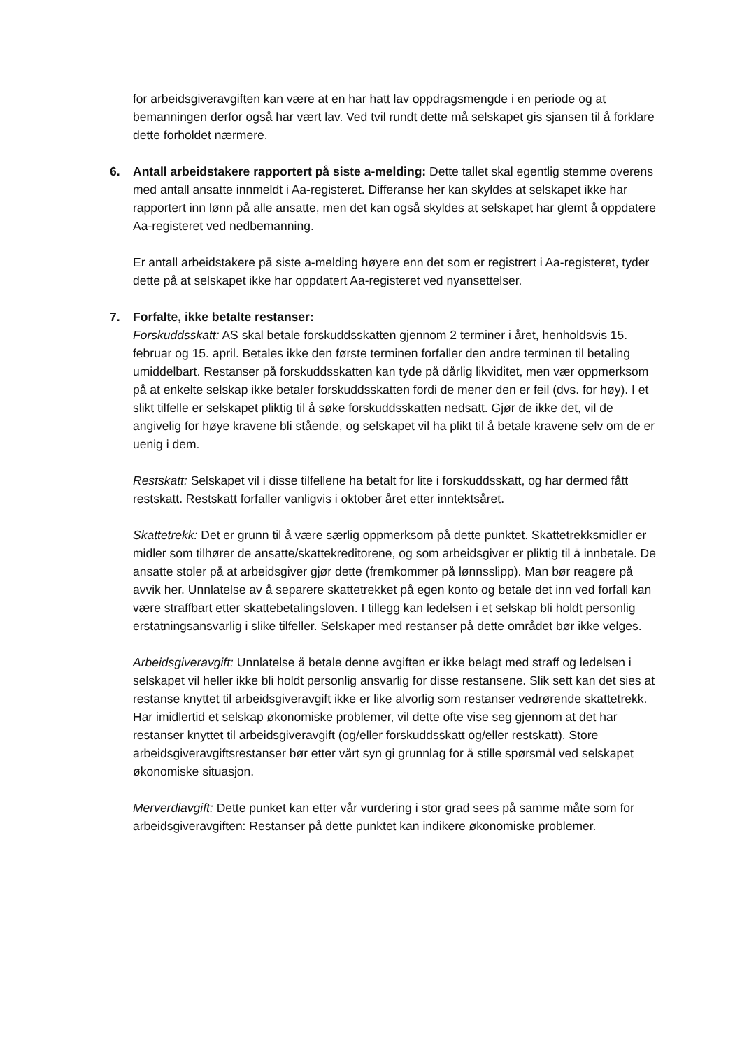for arbeidsgiveravgiften kan være at en har hatt lav oppdragsmengde i en periode og at bemanningen derfor også har vært lav. Ved tvil rundt dette må selskapet gis sjansen til å forklare dette forholdet nærmere.
6.
Antall arbeidstakere rapportert på siste a-melding: Dette tallet skal egentlig stemme overens med antall ansatte innmeldt i Aa-registeret. Differanse her kan skyldes at selskapet ikke har rapportert inn lønn på alle ansatte, men det kan også skyldes at selskapet har glemt å oppdatere Aa-registeret ved nedbemanning.
Er antall arbeidstakere på siste a-melding høyere enn det som er registrert i Aa-registeret, tyder dette på at selskapet ikke har oppdatert Aa-registeret ved nyansettelser.
7.
Forfalte, ikke betalte restanser:
Forskuddsskatt: AS skal betale forskuddsskatten gjennom 2 terminer i året, henholdsvis 15. februar og 15. april. Betales ikke den første terminen forfaller den andre terminen til betaling umiddelbart. Restanser på forskuddsskatten kan tyde på dårlig likviditet, men vær oppmerksom på at enkelte selskap ikke betaler forskuddsskatten fordi de mener den er feil (dvs. for høy). I et slikt tilfelle er selskapet pliktig til å søke forskuddsskatten nedsatt. Gjør de ikke det, vil de angivelig for høye kravene bli stående, og selskapet vil ha plikt til å betale kravene selv om de er uenig i dem.
Restskatt: Selskapet vil i disse tilfellene ha betalt for lite i forskuddsskatt, og har dermed fått restskatt. Restskatt forfaller vanligvis i oktober året etter inntektsåret.
Skattetrekk: Det er grunn til å være særlig oppmerksom på dette punktet. Skattetrekksmidler er midler som tilhører de ansatte/skattekreditorene, og som arbeidsgiver er pliktig til å innbetale. De ansatte stoler på at arbeidsgiver gjør dette (fremkommer på lønnsslipp). Man bør reagere på avvik her. Unnlatelse av å separere skattetrekket på egen konto og betale det inn ved forfall kan være straffbart etter skattebetalingsloven. I tillegg kan ledelsen i et selskap bli holdt personlig erstatningsansvarlig i slike tilfeller. Selskaper med restanser på dette området bør ikke velges.
Arbeidsgiveravgift: Unnlatelse å betale denne avgiften er ikke belagt med straff og ledelsen i selskapet vil heller ikke bli holdt personlig ansvarlig for disse restansene. Slik sett kan det sies at restanse knyttet til arbeidsgiveravgift ikke er like alvorlig som restanser vedrørende skattetrekk. Har imidlertid et selskap økonomiske problemer, vil dette ofte vise seg gjennom at det har restanser knyttet til arbeidsgiveravgift (og/eller forskuddsskatt og/eller restskatt). Store arbeidsgiveravgiftsrestanser bør etter vårt syn gi grunnlag for å stille spørsmål ved selskapet økonomiske situasjon.
Merverdiavgift: Dette punket kan etter vår vurdering i stor grad sees på samme måte som for arbeidsgiveravgiften: Restanser på dette punktet kan indikere økonomiske problemer.